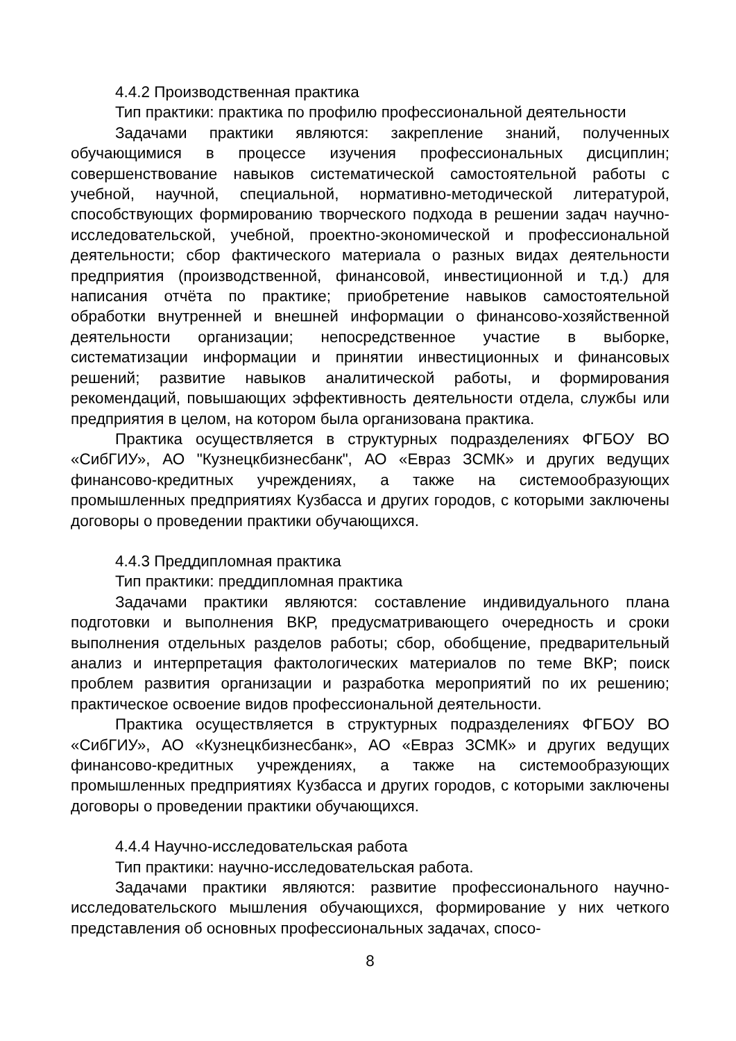4.4.2 Производственная практика
Тип практики: практика по профилю профессиональной деятельности
Задачами практики являются: закрепление знаний, полученных обучающимися в процессе изучения профессиональных дисциплин; совершенствование навыков систематической самостоятельной работы с учебной, научной, специальной, нормативно-методической литературой, способствующих формированию творческого подхода в решении задач научно-исследовательской, учебной, проектно-экономической и профессиональной деятельности; сбор фактического материала о разных видах деятельности предприятия (производственной, финансовой, инвестиционной и т.д.) для написания отчёта по практике; приобретение навыков самостоятельной обработки внутренней и внешней информации о финансово-хозяйственной деятельности организации; непосредственное участие в выборке, систематизации информации и принятии инвестиционных и финансовых решений; развитие навыков аналитической работы, и формирования рекомендаций, повышающих эффективность деятельности отдела, службы или предприятия в целом, на котором была организована практика.
Практика осуществляется в структурных подразделениях ФГБОУ ВО «СибГИУ», АО "Кузнецкбизнесбанк", АО «Евраз ЗСМК» и других ведущих финансово-кредитных учреждениях, а также на системообразующих промышленных предприятиях Кузбасса и других городов, с которыми заключены договоры о проведении практики обучающихся.
4.4.3 Преддипломная практика
Тип практики: преддипломная практика
Задачами практики являются: составление индивидуального плана подготовки и выполнения ВКР, предусматривающего очередность и сроки выполнения отдельных разделов работы; сбор, обобщение, предварительный анализ и интерпретация фактологических материалов по теме ВКР; поиск проблем развития организации и разработка мероприятий по их решению; практическое освоение видов профессиональной деятельности.
Практика осуществляется в структурных подразделениях ФГБОУ ВО «СибГИУ», АО «Кузнецкбизнесбанк», АО «Евраз ЗСМК» и других ведущих финансово-кредитных учреждениях, а также на системообразующих промышленных предприятиях Кузбасса и других городов, с которыми заключены договоры о проведении практики обучающихся.
4.4.4 Научно-исследовательская работа
Тип практики: научно-исследовательская работа.
Задачами практики являются: развитие профессионального научно-исследовательского мышления обучающихся, формирование у них четкого представления об основных профессиональных задачах, спосо-
8